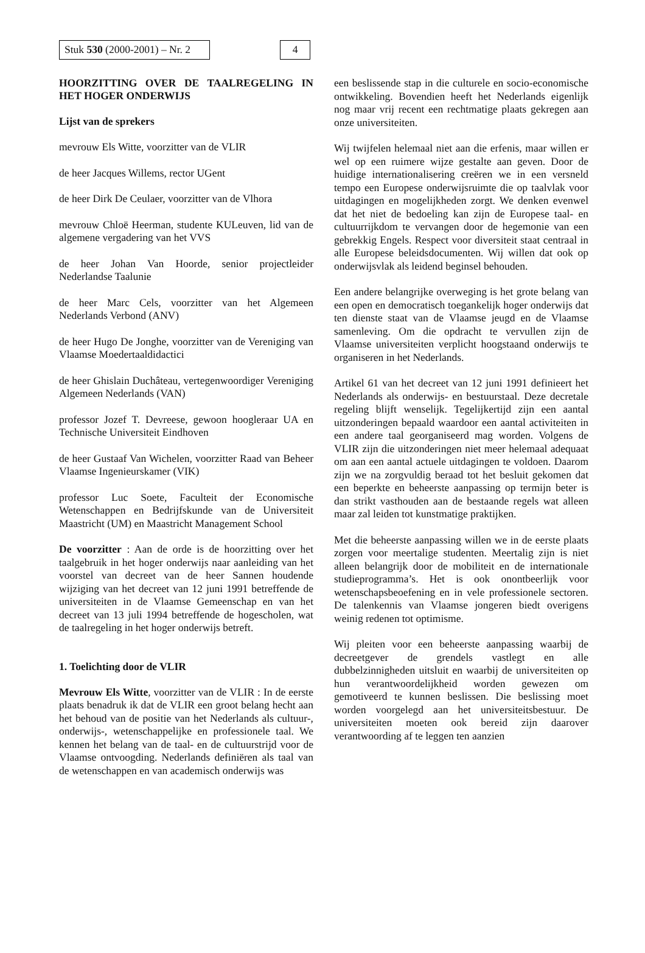Stuk 530 (2000-2001) – Nr. 2 4
HOORZITTING OVER DE TAALREGELING IN HET HOGER ONDERWIJS
Lijst van de sprekers
mevrouw Els Witte, voorzitter van de VLIR
de heer Jacques Willems, rector UGent
de heer Dirk De Ceulaer, voorzitter van de Vlhora
mevrouw Chloë Heerman, studente KULeuven, lid van de algemene vergadering van het VVS
de heer Johan Van Hoorde, senior projectleider Nederlandse Taalunie
de heer Marc Cels, voorzitter van het Algemeen Nederlands Verbond (ANV)
de heer Hugo De Jonghe, voorzitter van de Vereniging van Vlaamse Moedertaaldidactici
de heer Ghislain Duchâteau, vertegenwoordiger Vereniging Algemeen Nederlands (VAN)
professor Jozef T. Devreese, gewoon hoogleraar UA en Technische Universiteit Eindhoven
de heer Gustaaf Van Wichelen, voorzitter Raad van Beheer Vlaamse Ingenieurskamer (VIK)
professor Luc Soete, Faculteit der Economische Wetenschappen en Bedrijfskunde van de Universiteit Maastricht (UM) en Maastricht Management School
De voorzitter : Aan de orde is de hoorzitting over het taalgebruik in het hoger onderwijs naar aanleiding van het voorstel van decreet van de heer Sannen houdende wijziging van het decreet van 12 juni 1991 betreffende de universiteiten in de Vlaamse Gemeenschap en van het decreet van 13 juli 1994 betreffende de hogescholen, wat de taalregeling in het hoger onderwijs betreft.
1. Toelichting door de VLIR
Mevrouw Els Witte, voorzitter van de VLIR : In de eerste plaats benadruk ik dat de VLIR een groot belang hecht aan het behoud van de positie van het Nederlands als cultuur-, onderwijs-, wetenschappelijke en professionele taal. We kennen het belang van de taal- en de cultuurstrijd voor de Vlaamse ontvoogding. Nederlands definiëren als taal van de wetenschappen en van academisch onderwijs was
een beslissende stap in die culturele en socio-economische ontwikkeling. Bovendien heeft het Nederlands eigenlijk nog maar vrij recent een rechtmatige plaats gekregen aan onze universiteiten.
Wij twijfelen helemaal niet aan die erfenis, maar willen er wel op een ruimere wijze gestalte aan geven. Door de huidige internationalisering creëren we in een versneld tempo een Europese onderwijsruimte die op taalvlak voor uitdagingen en mogelijkheden zorgt. We denken evenwel dat het niet de bedoeling kan zijn de Europese taal- en cultuurrijkdom te vervangen door de hegemonie van een gebrekkig Engels. Respect voor diversiteit staat centraal in alle Europese beleidsdocumenten. Wij willen dat ook op onderwijsvlak als leidend beginsel behouden.
Een andere belangrijke overweging is het grote belang van een open en democratisch toegankelijk hoger onderwijs dat ten dienste staat van de Vlaamse jeugd en de Vlaamse samenleving. Om die opdracht te vervullen zijn de Vlaamse universiteiten verplicht hoogstaand onderwijs te organiseren in het Nederlands.
Artikel 61 van het decreet van 12 juni 1991 definieert het Nederlands als onderwijs- en bestuurstaal. Deze decretale regeling blijft wenselijk. Tegelijkertijd zijn een aantal uitzonderingen bepaald waardoor een aantal activiteiten in een andere taal georganiseerd mag worden. Volgens de VLIR zijn die uitzonderingen niet meer helemaal adequaat om aan een aantal actuele uitdagingen te voldoen. Daarom zijn we na zorgvuldig beraad tot het besluit gekomen dat een beperkte en beheerste aanpassing op termijn beter is dan strikt vasthouden aan de bestaande regels wat alleen maar zal leiden tot kunstmatige praktijken.
Met die beheerste aanpassing willen we in de eerste plaats zorgen voor meertalige studenten. Meertalig zijn is niet alleen belangrijk door de mobiliteit en de internationale studieprogramma’s. Het is ook onontbeerlijk voor wetenschapsbeoefening en in vele professionele sectoren. De talenkennis van Vlaamse jongeren biedt overigens weinig redenen tot optimisme.
Wij pleiten voor een beheerste aanpassing waarbij de decreetgever de grendels vastlegt en alle dubbelzinnigheden uitsluit en waarbij de universiteiten op hun verantwoordelijkheid worden gewezen om gemotiveerd te kunnen beslissen. Die beslissing moet worden voorgelegd aan het universiteitsbestuur. De universiteiten moeten ook bereid zijn daarover verantwoording af te leggen ten aanzien